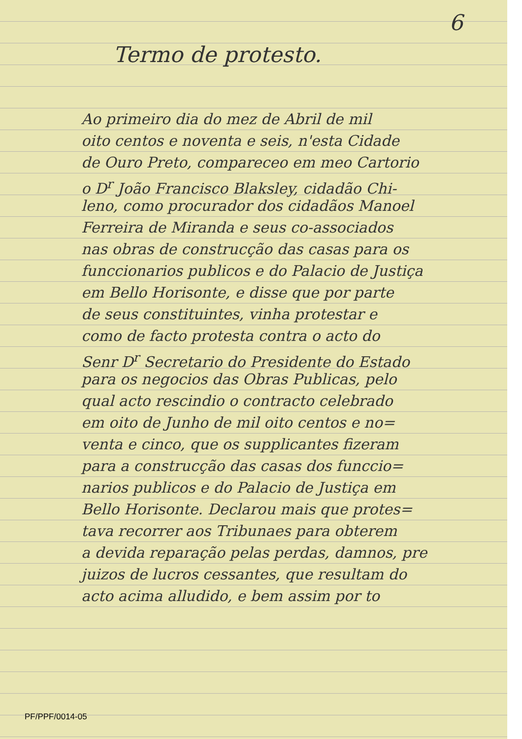6
Termo de protesto.
Ao primeiro dia do mez de Abril de mil
oito centos e noventa e seis, n'esta Cidade
de Ouro Preto, compareceo em meo Cartorio
o D<sup>r</sup> João Francisco Blaksley, cidadão Chi-
leno, como procurador dos cidadãos Manoel
Ferreira de Miranda e seus co-associados
nas obras de construcção das casas para os
funccionarios publicos e do Palacio de Justiça
em Bello Horisonte, e disse que por parte
de seus constituintes, vinha protestar e
como de facto protesta contra o acto do
Senr D<sup>r</sup> Secretario do Presidente do Estado
para os negocios das Obras Publicas, pelo
qual acto rescindio o contracto celebrado
em oito de Junho de mil oito centos e no=
venta e cinco, que os supplicantes fizeram
para a construcção das casas dos funccio=
narios publicos e do Palacio de Justiça em
Bello Horisonte. Declarou mais que protes=
tava recorrer aos Tribunaes para obterem
a devida reparação pelas perdas, damnos, pre
juizos de lucros cessantes, que resultam do
acto acima alludido, e bem assim por to
PF/PPF/0014-05